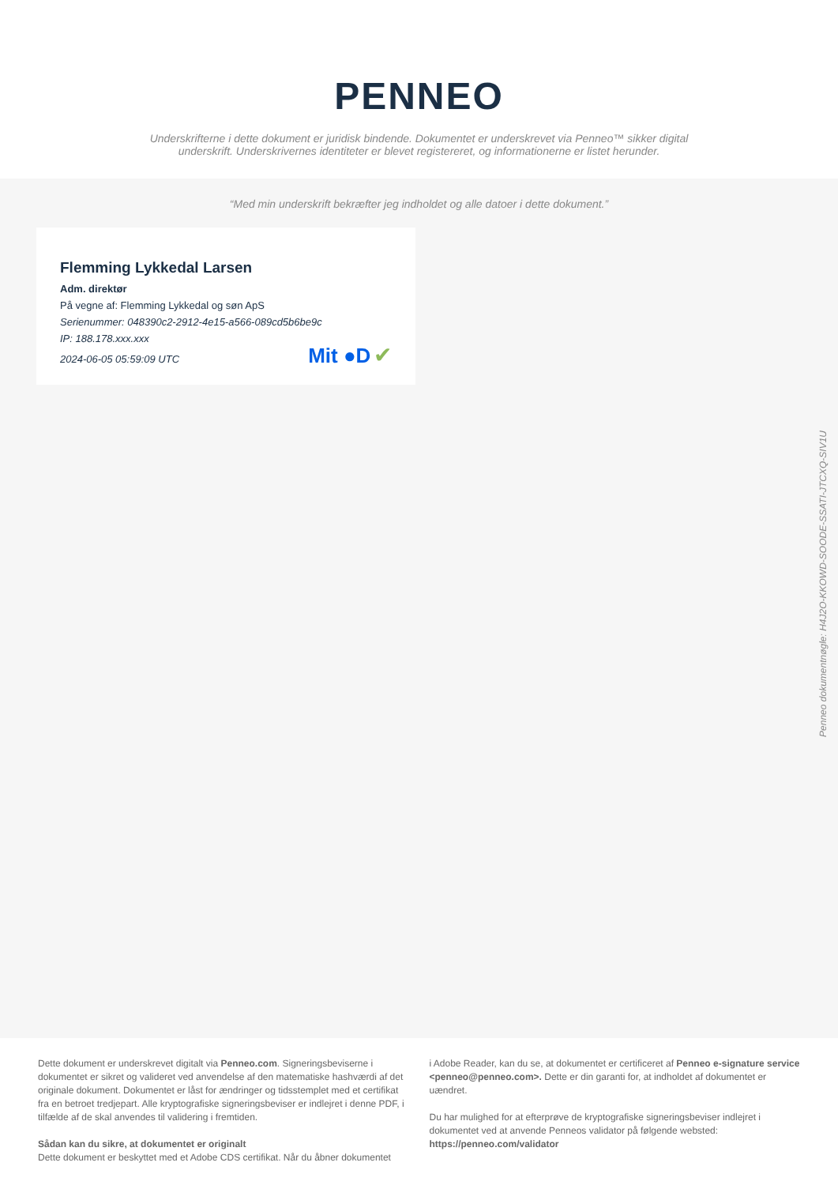PENNEO
Underskrifterne i dette dokument er juridisk bindende. Dokumentet er underskrevet via Penneo™ sikker digital underskrift. Underskrivernes identiteter er blevet registereret, og informationerne er listet herunder.
“Med min underskrift bekræfter jeg indholdet og alle datoer i dette dokument.”
Flemming Lykkedal Larsen
Adm. direktør
På vegne af: Flemming Lykkedal og søn ApS
Serienummer: 048390c2-2912-4e15-a566-089cd5b6be9c
IP: 188.178.xxx.xxx
2024-06-05 05:59:09 UTC Mit ●D ✔
Dette dokument er underskrevet digitalt via Penneo.com. Signeringsbeviserne i dokumentet er sikret og valideret ved anvendelse af den matematiske hashværdi af det originale dokument. Dokumentet er låst for ændringer og tidsstemplet med et certifikat fra en betroet tredjepart. Alle kryptografiske signeringsbeviser er indlejret i denne PDF, i tilfælde af de skal anvendes til validering i fremtiden.
Sådan kan du sikre, at dokumentet er originalt
Dette dokument er beskyttet med et Adobe CDS certifikat. Når du åbner dokumentet
i Adobe Reader, kan du se, at dokumentet er certificeret af Penneo e-signature service <penneo@penneo.com>. Dette er din garanti for, at indholdet af dokumentet er uændret.
Du har mulighed for at efterprøve de kryptografiske signeringsbeviser indlejret i dokumentet ved at anvende Penneos validator på følgende websted: https://penneo.com/validator
Penneo dokumentnøgle: H4J2O-KKOWD-SOODE-SSATI-JTCXQ-SIV1U